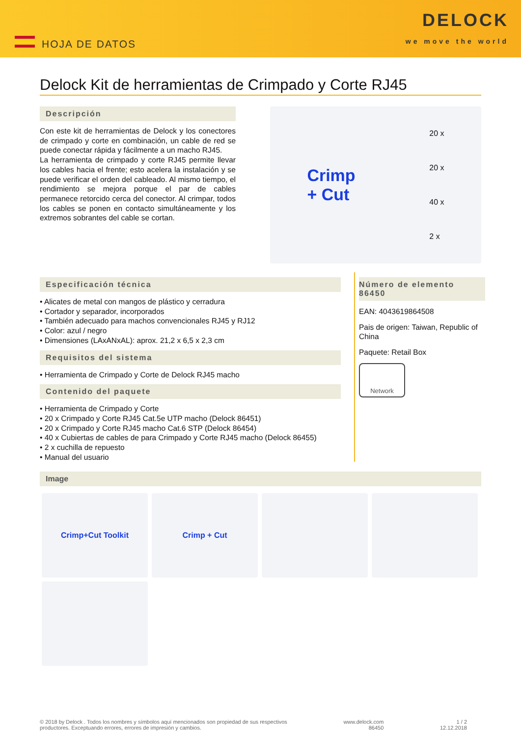HOJA DE DATOS
DELOCK
we move the world
Delock Kit de herramientas de Crimpado y Corte RJ45
Descripción
Con este kit de herramientas de Delock y los conectores de crimpado y corte en combinación, un cable de red se puede conectar rápida y fácilmente a un macho RJ45.
La herramienta de crimpado y corte RJ45 permite llevar los cables hacia el frente; esto acelera la instalación y se puede verificar el orden del cableado. Al mismo tiempo, el rendimiento se mejora porque el par de cables permanece retorcido cerca del conector. Al crimpar, todos los cables se ponen en contacto simultáneamente y los extremos sobrantes del cable se cortan.
Crimp
+ Cut 20 x
20 x
40 x
2 x
Especificación técnica
• Alicates de metal con mangos de plástico y cerradura
• Cortador y separador, incorporados
• También adecuado para machos convencionales RJ45 y RJ12
• Color: azul / negro
• Dimensiones (LAxANxAL): aprox. 21,2 x 6,5 x 2,3 cm
Requisitos del sistema
• Herramienta de Crimpado y Corte de Delock RJ45 macho
Contenido del paquete
• Herramienta de Crimpado y Corte
• 20 x Crimpado y Corte RJ45 Cat.5e UTP macho (Delock 86451)
• 20 x Crimpado y Corte RJ45 macho Cat.6 STP (Delock 86454)
• 40 x Cubiertas de cables de para Crimpado y Corte RJ45 macho (Delock 86455)
• 2 x cuchilla de repuesto
• Manual del usuario
Número de elemento 86450
EAN: 4043619864508
Pais de origen: Taiwan, Republic of China
Paquete: Retail Box
Network
Image
Crimp+Cut Toolkit
Crimp + Cut
© 2018 by Delock . Todos los nombres y símbolos aquí mencionados son propiedad de sus respectivos
productores. Exceptuando errores, errores de impresión y cambios. www.delock.com
86450 1 / 2
12.12.2018